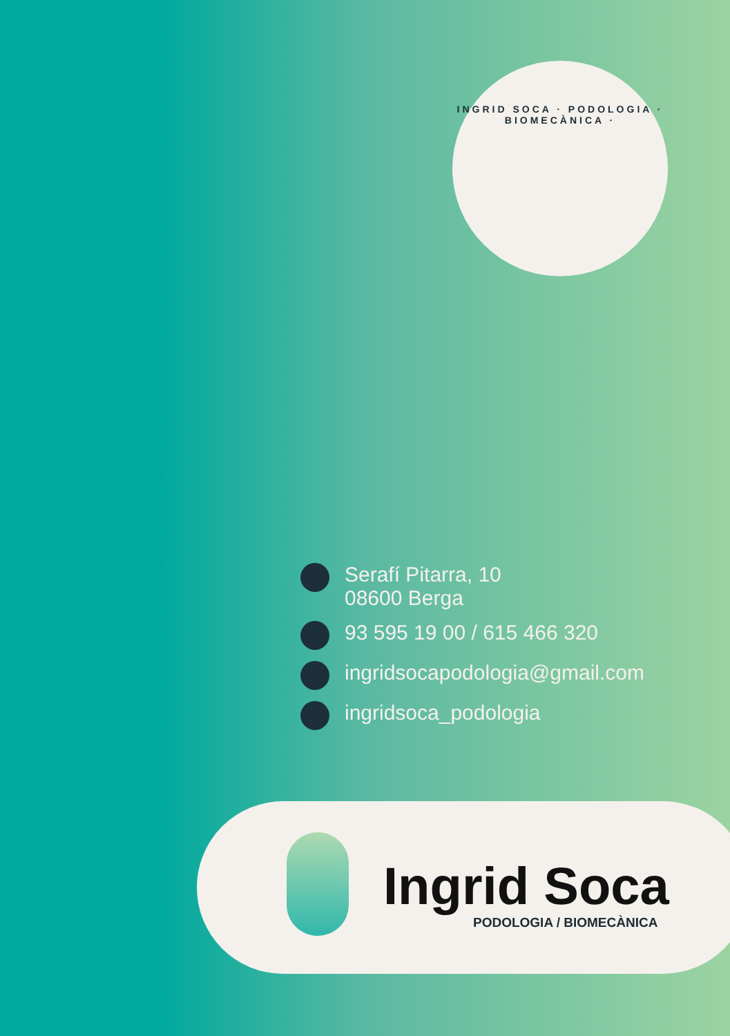INGRID SOCA · PODOLOGIA · BIOMECÀNICA ·
Serafí Pitarra, 10
08600 Berga
93 595 19 00 / 615 466 320
ingridsocapodologia@gmail.com
ingridsoca_podologia
Ingrid Soca
PODOLOGIA / BIOMECÀNICA